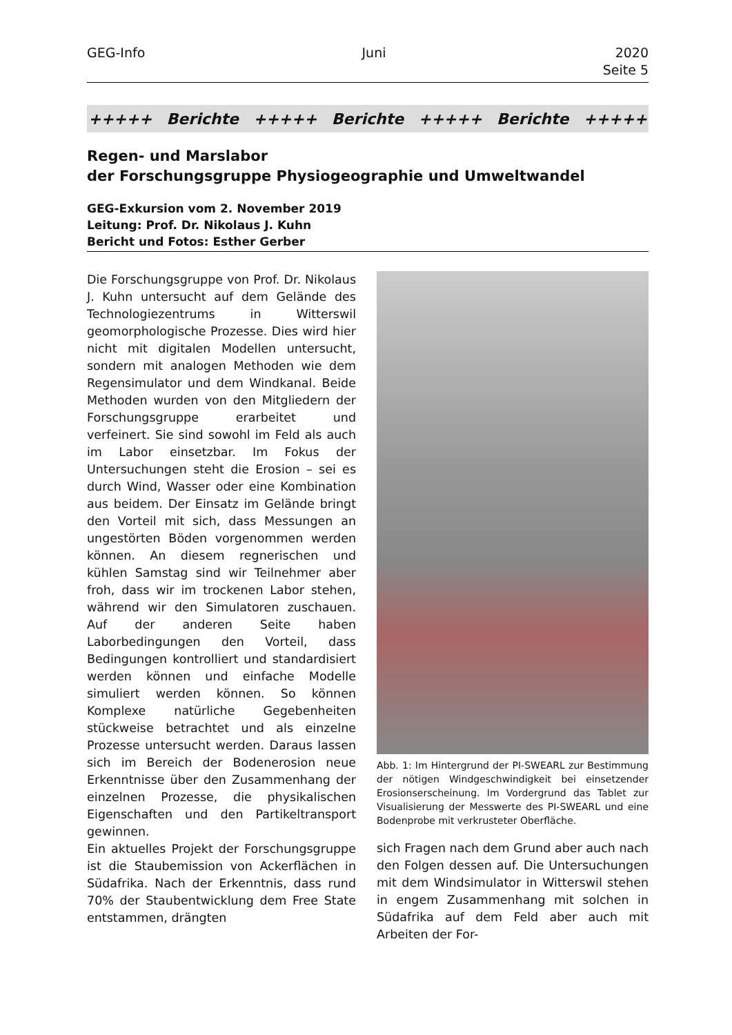GEG-Info Juni 2020
Seite 5
+++++ Berichte +++++ Berichte +++++ Berichte +++++
Regen- und Marslabor
der Forschungsgruppe Physiogeographie und Umweltwandel
GEG-Exkursion vom 2. November 2019
Leitung: Prof. Dr. Nikolaus J. Kuhn
Bericht und Fotos: Esther Gerber
Die Forschungsgruppe von Prof. Dr. Nikolaus J. Kuhn untersucht auf dem Gelände des Technologiezentrums in Witterswil geomorphologische Prozesse. Dies wird hier nicht mit digitalen Modellen untersucht, sondern mit analogen Methoden wie dem Regensimulator und dem Windkanal. Beide Methoden wurden von den Mitgliedern der Forschungsgruppe erarbeitet und verfeinert. Sie sind sowohl im Feld als auch im Labor einsetzbar. Im Fokus der Untersuchungen steht die Erosion – sei es durch Wind, Wasser oder eine Kombination aus beidem. Der Einsatz im Gelände bringt den Vorteil mit sich, dass Messungen an ungestörten Böden vorgenommen werden können. An diesem regnerischen und kühlen Samstag sind wir Teilnehmer aber froh, dass wir im trockenen Labor stehen, während wir den Simulatoren zuschauen. Auf der anderen Seite haben Laborbedingungen den Vorteil, dass Bedingungen kontrolliert und standardisiert werden können und einfache Modelle simuliert werden können. So können Komplexe natürliche Gegebenheiten stückweise betrachtet und als einzelne Prozesse untersucht werden. Daraus lassen sich im Bereich der Bodenerosion neue Erkenntnisse über den Zusammenhang der einzelnen Prozesse, die physikalischen Eigenschaften und den Partikeltransport gewinnen.
Ein aktuelles Projekt der Forschungsgruppe ist die Staubemission von Ackerflächen in Südafrika. Nach der Erkenntnis, dass rund 70% der Staubentwicklung dem Free State entstammen, drängten
Abb. 1: Im Hintergrund der PI-SWEARL zur Bestimmung der nötigen Windgeschwindigkeit bei einsetzender Erosionserscheinung. Im Vordergrund das Tablet zur Visualisierung der Messwerte des PI-SWEARL und eine Bodenprobe mit verkrusteter Oberfläche.
sich Fragen nach dem Grund aber auch nach den Folgen dessen auf. Die Untersuchungen mit dem Windsimulator in Witterswil stehen in engem Zusammenhang mit solchen in Südafrika auf dem Feld aber auch mit Arbeiten der For-